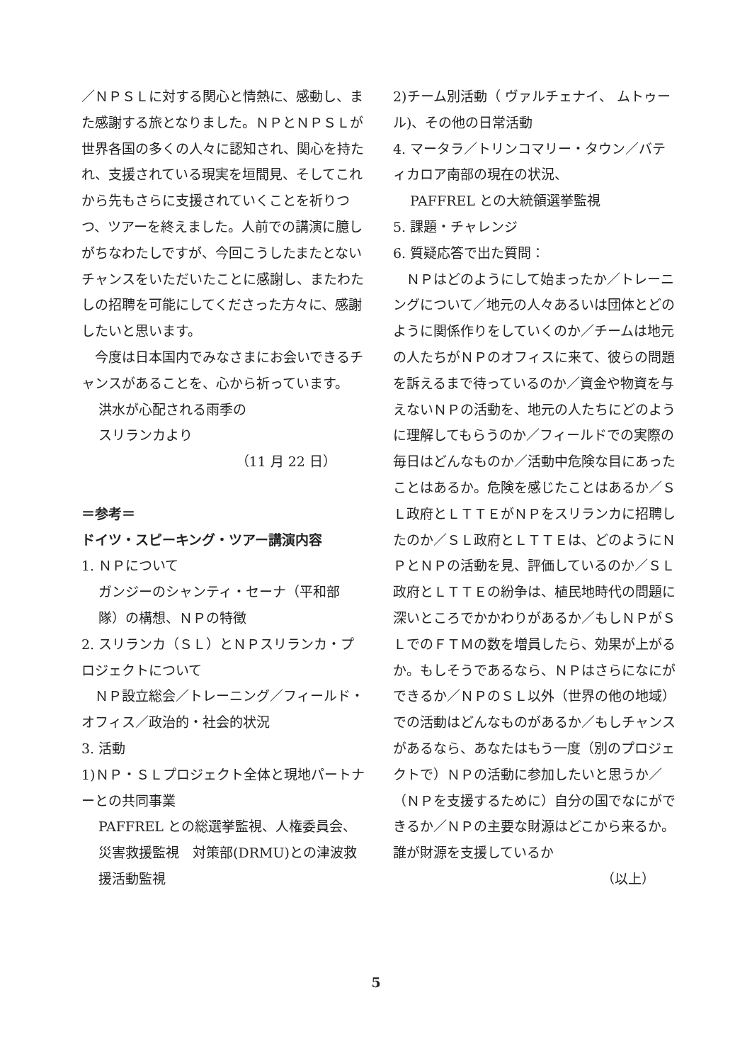／ＮＰＳＬに対する関心と情熱に、感動し、また感謝する旅となりました。ＮＰとＮＰＳＬが世界各国の多くの人々に認知され、関心を持たれ、支援されている現実を垣間見、そしてこれから先もさらに支援されていくことを祈りつつ、ツアーを終えました。人前での講演に臆しがちなわたしですが、今回こうしたまたとないチャンスをいただいたことに感謝し、またわたしの招聘を可能にしてくださった方々に、感謝したいと思います。
　今度は日本国内でみなさまにお会いできるチャンスがあることを、心から祈っています。
洪水が心配される雨季の
スリランカより
（11 月 22 日）
＝参考＝
ドイツ・スピーキング・ツアー講演内容
1. ＮＰについて
ガンジーのシャンティ・セーナ（平和部隊）の構想、ＮＰの特徴
2. スリランカ（ＳＬ）とＮＰスリランカ・プロジェクトについて
　ＮＰ設立総会／トレーニング／フィールド・オフィス／政治的・社会的状況
3. 活動
1)ＮＰ・ＳＬプロジェクト全体と現地パートナーとの共同事業
PAFFREL との総選挙監視、人権委員会、災害救援監視　対策部(DRMU)との津波救援活動監視
2)チーム別活動（ ヴァルチェナイ、 ムトゥール)、その他の日常活動
4. マータラ／トリンコマリー・タウン／バティカロア南部の現在の状況、
PAFFREL との大統領選挙監視
5. 課題・チャレンジ
6. 質疑応答で出た質問：
　ＮＰはどのようにして始まったか／トレーニングについて／地元の人々あるいは団体とどのように関係作りをしていくのか／チームは地元の人たちがＮＰのオフィスに来て、彼らの問題を訴えるまで待っているのか／資金や物資を与えないＮＰの活動を、地元の人たちにどのように理解してもらうのか／フィールドでの実際の毎日はどんなものか／活動中危険な目にあったことはあるか。危険を感じたことはあるか／ＳＬ政府とＬＴＴＥがＮＰをスリランカに招聘したのか／ＳＬ政府とＬＴＴＥは、どのようにＮＰとＮＰの活動を見、評価しているのか／ＳＬ政府とＬＴＴＥの紛争は、植民地時代の問題に深いところでかかわりがあるか／もしＮＰがＳＬでのＦＴＭの数を増員したら、効果が上がるか。もしそうであるなら、ＮＰはさらになにができるか／ＮＰのＳＬ以外（世界の他の地域）での活動はどんなものがあるか／もしチャンスがあるなら、あなたはもう一度（別のプロジェクトで）ＮＰの活動に参加したいと思うか／（ＮＰを支援するために）自分の国でなにができるか／ＮＰの主要な財源はどこから来るか。誰が財源を支援しているか
（以上）
5